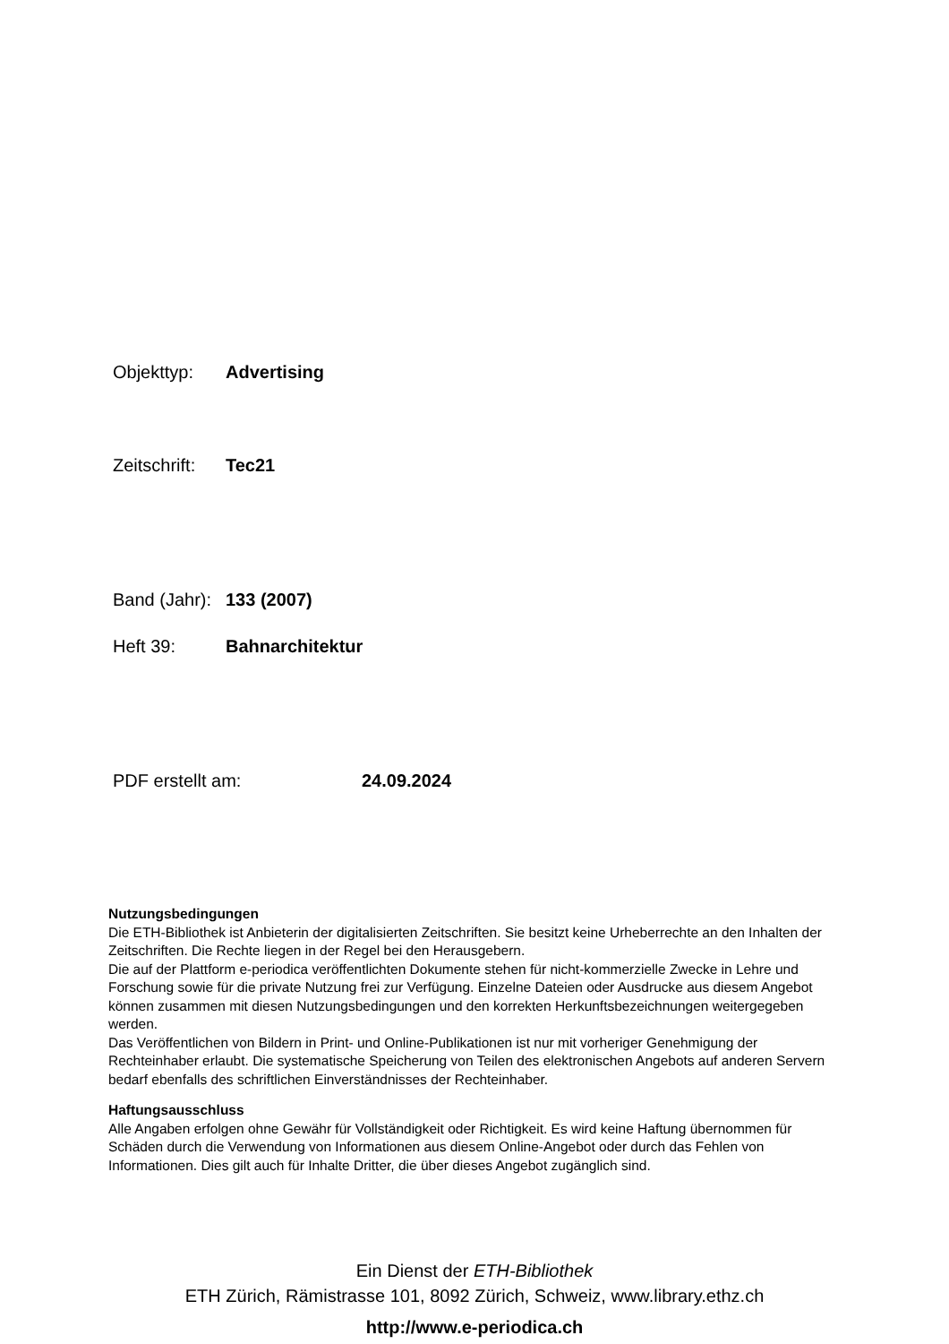Objekttyp: Advertising
Zeitschrift: Tec21
Band (Jahr): 133 (2007)
Heft 39: Bahnarchitektur
PDF erstellt am: 24.09.2024
Nutzungsbedingungen
Die ETH-Bibliothek ist Anbieterin der digitalisierten Zeitschriften. Sie besitzt keine Urheberrechte an den Inhalten der Zeitschriften. Die Rechte liegen in der Regel bei den Herausgebern.
Die auf der Plattform e-periodica veröffentlichten Dokumente stehen für nicht-kommerzielle Zwecke in Lehre und Forschung sowie für die private Nutzung frei zur Verfügung. Einzelne Dateien oder Ausdrucke aus diesem Angebot können zusammen mit diesen Nutzungsbedingungen und den korrekten Herkunftsbezeichnungen weitergegeben werden.
Das Veröffentlichen von Bildern in Print- und Online-Publikationen ist nur mit vorheriger Genehmigung der Rechteinhaber erlaubt. Die systematische Speicherung von Teilen des elektronischen Angebots auf anderen Servern bedarf ebenfalls des schriftlichen Einverständnisses der Rechteinhaber.
Haftungsausschluss
Alle Angaben erfolgen ohne Gewähr für Vollständigkeit oder Richtigkeit. Es wird keine Haftung übernommen für Schäden durch die Verwendung von Informationen aus diesem Online-Angebot oder durch das Fehlen von Informationen. Dies gilt auch für Inhalte Dritter, die über dieses Angebot zugänglich sind.
Ein Dienst der ETH-Bibliothek
ETH Zürich, Rämistrasse 101, 8092 Zürich, Schweiz, www.library.ethz.ch
http://www.e-periodica.ch